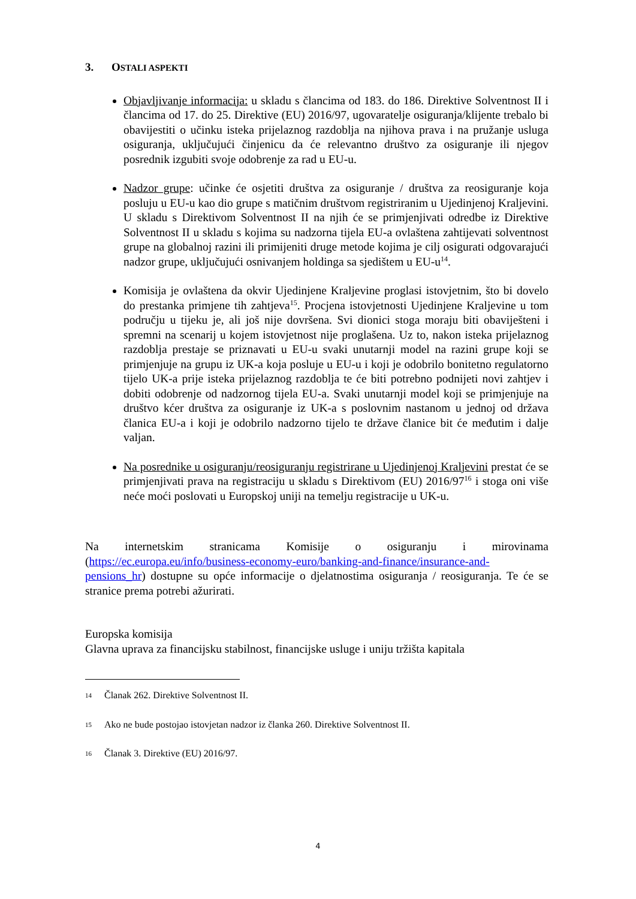3. OSTALI ASPEKTI
Objavljivanje informacija: u skladu s člancima od 183. do 186. Direktive Solventnost II i člancima od 17. do 25. Direktive (EU) 2016/97, ugovaratelje osiguranja/klijente trebalo bi obavijestiti o učinku isteka prijelaznog razdoblja na njihova prava i na pružanje usluga osiguranja, uključujući činjenicu da će relevantno društvo za osiguranje ili njegov posrednik izgubiti svoje odobrenje za rad u EU-u.
Nadzor grupe: učinke će osjetiti društva za osiguranje / društva za reosiguranje koja posluju u EU-u kao dio grupe s matičnim društvom registriranim u Ujedinjenoj Kraljevini. U skladu s Direktivom Solventnost II na njih će se primjenjivati odredbe iz Direktive Solventnost II u skladu s kojima su nadzorna tijela EU-a ovlaštena zahtijevati solventnost grupe na globalnoj razini ili primijeniti druge metode kojima je cilj osigurati odgovarajući nadzor grupe, uključujući osnivanjem holdinga sa sjedištem u EU-u<sup>14</sup>.
Komisija je ovlaštena da okvir Ujedinjene Kraljevine proglasi istovjetnim, što bi dovelo do prestanka primjene tih zahtjeva<sup>15</sup>. Procjena istovjetnosti Ujedinjene Kraljevine u tom području u tijeku je, ali još nije dovršena. Svi dionici stoga moraju biti obaviješteni i spremni na scenarij u kojem istovjetnost nije proglašena. Uz to, nakon isteka prijelaznog razdoblja prestaje se priznavati u EU-u svaki unutarnji model na razini grupe koji se primjenjuje na grupu iz UK-a koja posluje u EU-u i koji je odobrilo bonitetno regulatorno tijelo UK-a prije isteka prijelaznog razdoblja te će biti potrebno podnijeti novi zahtjev i dobiti odobrenje od nadzornog tijela EU-a. Svaki unutarnji model koji se primjenjuje na društvo kćer društva za osiguranje iz UK-a s poslovnim nastanom u jednoj od država članica EU-a i koji je odobrilo nadzorno tijelo te države članice bit će međutim i dalje valjan.
Na posrednike u osiguranju/reosiguranju registrirane u Ujedinjenoj Kraljevini prestat će se primjenjivati prava na registraciju u skladu s Direktivom (EU) 2016/97<sup>16</sup> i stoga oni više neće moći poslovati u Europskoj uniji na temelju registracije u UK-u.
Na internetskim stranicama Komisije o osiguranju i mirovinama (https://ec.europa.eu/info/business-economy-euro/banking-and-finance/insurance-and-pensions_hr) dostupne su opće informacije o djelatnostima osiguranja / reosiguranja. Te će se stranice prema potrebi ažurirati.
Europska komisija
Glavna uprava za financijsku stabilnost, financijske usluge i uniju tržišta kapitala
14 Članak 262. Direktive Solventnost II.
15 Ako ne bude postojao istovjetan nadzor iz članka 260. Direktive Solventnost II.
16 Članak 3. Direktive (EU) 2016/97.
4